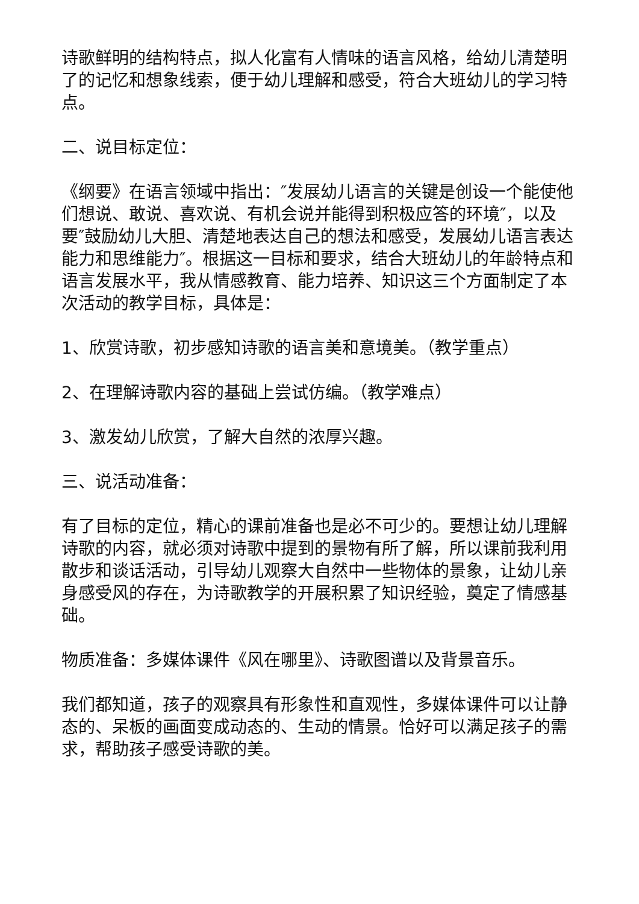诗歌鲜明的结构特点，拟人化富有人情味的语言风格，给幼儿清楚明了的记忆和想象线索，便于幼儿理解和感受，符合大班幼儿的学习特点。
二、说目标定位：
《纲要》在语言领域中指出：″发展幼儿语言的关键是创设一个能使他们想说、敢说、喜欢说、有机会说并能得到积极应答的环境″，以及要″鼓励幼儿大胆、清楚地表达自己的想法和感受，发展幼儿语言表达能力和思维能力″。根据这一目标和要求，结合大班幼儿的年龄特点和语言发展水平，我从情感教育、能力培养、知识这三个方面制定了本次活动的教学目标，具体是：
1、欣赏诗歌，初步感知诗歌的语言美和意境美。（教学重点）
2、在理解诗歌内容的基础上尝试仿编。（教学难点）
3、激发幼儿欣赏，了解大自然的浓厚兴趣。
三、说活动准备：
有了目标的定位，精心的课前准备也是必不可少的。要想让幼儿理解诗歌的内容，就必须对诗歌中提到的景物有所了解，所以课前我利用散步和谈话活动，引导幼儿观察大自然中一些物体的景象，让幼儿亲身感受风的存在，为诗歌教学的开展积累了知识经验，奠定了情感基础。
物质准备：多媒体课件《风在哪里》、诗歌图谱以及背景音乐。
我们都知道，孩子的观察具有形象性和直观性，多媒体课件可以让静态的、呆板的画面变成动态的、生动的情景。恰好可以满足孩子的需求，帮助孩子感受诗歌的美。